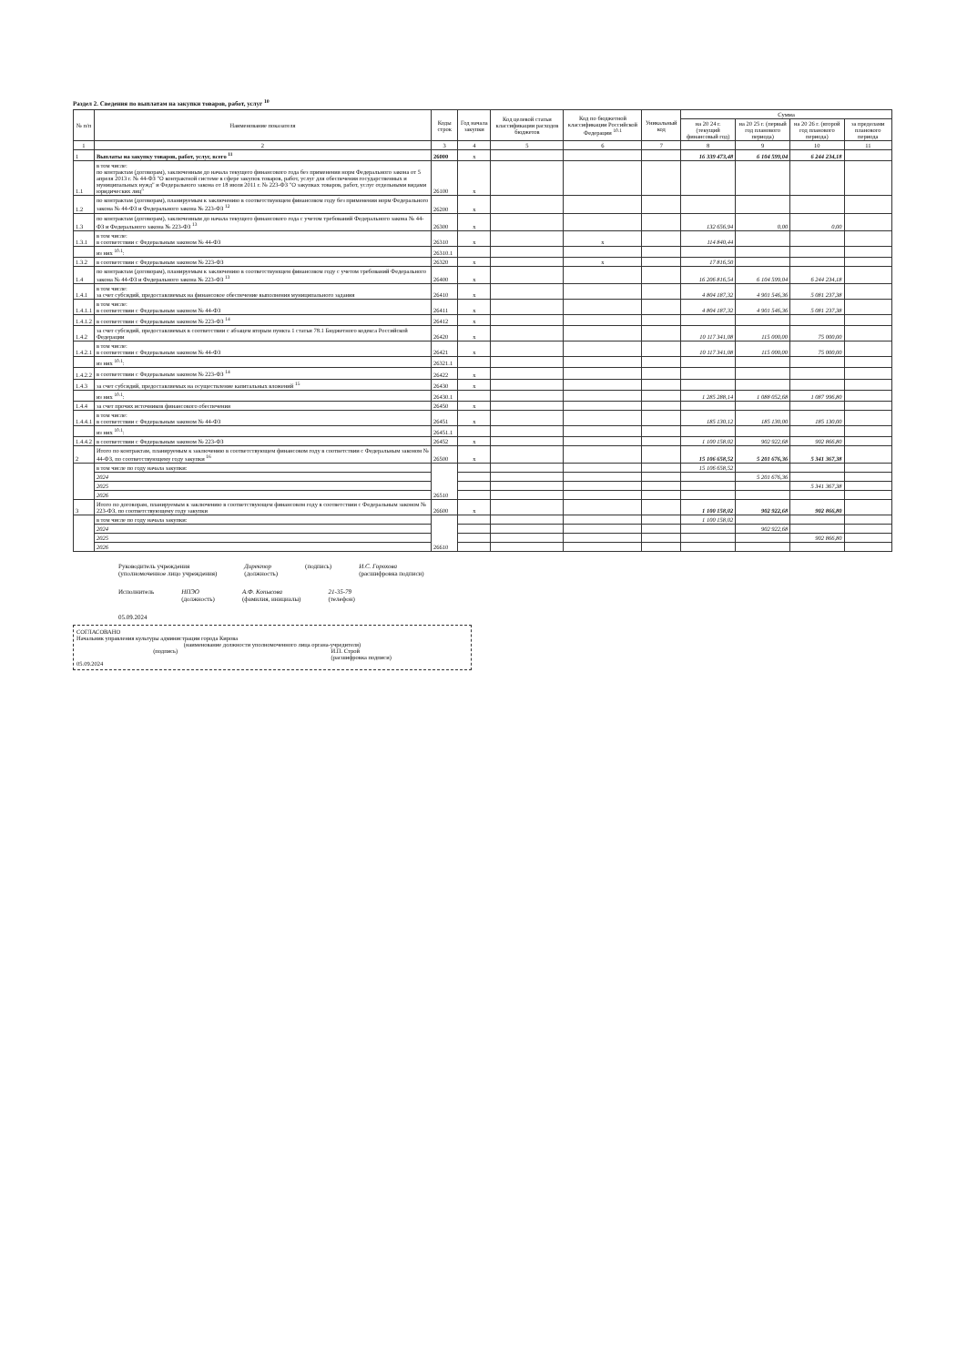Раздел 2. Сведения по выплатам на закупки товаров, работ, услуг <sup>10</sup>
| № п/п | Наименование показателя | Коды строк | Год начала закупки | Код целевой статьи классификации расходов бюджетов | Код по бюджетной классификации Российской Федерации <sup>10.1</sup> | Уникальный код | Сумма | | | |
| --- | --- | --- | --- | --- | --- | --- | --- | --- | --- | --- |
| | | | | | | | на 20 24 г. (текущий финансовый год) | на 20 25 г. (первый год планового периода) | на 20 26 г. (второй год планового периода) | за пределами планового периода |
| 1 | 2 | 3 | 4 | 5 | 6 | 7 | 8 | 9 | 10 | 11 |
| 1 | Выплаты на закупку товаров, работ, услуг, всего <sup>11</sup> | 26000 | x | | | | 16 339 473,48 | 6 104 599,04 | 6 244 234,18 | |
| 1.1 | в том числе: по контрактам (договорам), заключенным до начала текущего финансового года без применения норм Федерального закона от 5 апреля 2013 г. № 44-ФЗ "О контрактной системе в сфере закупок товаров, работ, услуг для обеспечения государственных и муниципальных нужд" и Федерального закона от 18 июля 2011 г. № 223-ФЗ "О закупках товаров, работ, услуг отдельными видами юридических лиц" | 26100 | x | | | | | | | |
| 1.2 | по контрактам (договорам), планируемым к заключению в соответствующем финансовом году без применения норм Федерального закона № 44-ФЗ и Федерального закона № 223-ФЗ <sup>12</sup> | 26200 | x | | | | | | | |
| 1.3 | по контрактам (договорам), заключенным до начала текущего финансового года с учетом требований Федерального закона № 44-ФЗ и Федерального закона № 223-ФЗ <sup>13</sup> | 26300 | x | | | | 132 656,94 | 0,00 | 0,00 | |
| 1.3.1 | в том числе: в соответствии с Федеральным законом № 44-ФЗ | 26310 | x | | x | | 114 840,44 | | | |
| | из них <sup>10.1</sup>: | 26310.1 | | | | | | | | |
| 1.3.2 | в соответствии с Федеральным законом № 223-ФЗ | 26320 | x | | x | | 17 816,50 | | | |
| 1.4 | по контрактам (договорам), планируемым к заключению в соответствующем финансовом году с учетом требований Федерального закона № 44-ФЗ и Федерального закона № 223-ФЗ <sup>13</sup> | 26400 | x | | | | 16 206 816,54 | 6 104 599,04 | 6 244 234,18 | |
| 1.4.1 | в том числе: за счет субсидий, предоставляемых на финансовое обеспечение выполнения муниципального задания | 26410 | x | | | | 4 804 187,32 | 4 901 546,36 | 5 081 237,38 | |
| 1.4.1.1 | в том числе: в соответствии с Федеральным законом № 44-ФЗ | 26411 | x | | | | 4 804 187,32 | 4 901 546,36 | 5 081 237,38 | |
| 1.4.1.2 | в соответствии с Федеральным законом № 223-ФЗ <sup>14</sup> | 26412 | x | | | | | | | |
| 1.4.2 | за счет субсидий, предоставляемых в соответствии с абзацем вторым пункта 1 статьи 78.1 Бюджетного кодекса Российской Федерации | 26420 | x | | | | 10 117 341,08 | 115 000,00 | 75 000,00 | |
| 1.4.2.1 | в том числе: в соответствии с Федеральным законом № 44-ФЗ | 26421 | x | | | | 10 117 341,08 | 115 000,00 | 75 000,00 | |
| | из них <sup>10.1</sup>: | 26321.1 | | | | | | | | |
| 1.4.2.2 | в соответствии с Федеральным законом № 223-ФЗ <sup>14</sup> | 26422 | x | | | | | | | |
| 1.4.3 | за счет субсидий, предоставляемых на осуществление капитальных вложений <sup>15</sup> | 26430 | x | | | | | | | |
| | из них <sup>10.1</sup>: | 26430.1 | | | | | 1 285 288,14 | 1 088 052,68 | 1 087 996,80 | |
| 1.4.4 | за счет прочих источников финансового обеспечения | 26450 | x | | | | | | | |
| 1.4.4.1 | в том числе: в соответствии с Федеральным законом № 44-ФЗ | 26451 | x | | | | 185 130,12 | 185 130,00 | 185 130,00 | |
| | из них <sup>10.1</sup>: | 26451.1 | | | | | | | | |
| 1.4.4.2 | в соответствии с Федеральным законом № 223-ФЗ | 26452 | x | | | | 1 100 158,02 | 902 922,68 | 902 866,80 | |
| 2 | Итого по контрактам, планируемым к заключению в соответствующем финансовом году в соответствии с Федеральным законом № 44-ФЗ, по соответствующему году закупки <sup>16</sup> | 26500 | x | | | | 15 106 658,52 | 5 201 676,36 | 5 341 367,38 | |
| | в том числе по году начала закупки: | 26510 | | | | | 15 106 658,52 | | | |
| | 2024 | | | | | | | 5 201 676,36 | | |
| | 2025 | | | | | | | | 5 341 367,38 | |
| | 2026 | | | | | | | | | |
| 3 | Итого по договорам, планируемым к заключению в соответствующем финансовом году в соответствии с Федеральным законом № 223-ФЗ, по соответствующему году закупки | 26600 | x | | | | 1 100 158,02 | 902 922,68 | 902 866,80 | |
| | в том числе по году начала закупки: | 26610 | | | | | 1 100 158,02 | | | |
| | 2024 | | | | | | | 902 922,68 | | |
| | 2025 | | | | | | | | 902 866,80 | |
| | 2026 | | | | | | | | | |
Руководитель учреждения
(уполномоченное лицо учреждения) Директор
(должность) (подпись) И.С. Горохова
(расшифровка подписи)
Исполнитель НПЭО
(должность) А.Ф. Копысова
(фамилия, инициалы) 21-35-79
(телефон)
05.09.2024
СОГЛАСОВАНО
Начальник управления культуры администрации города Кирова
(наименование должности уполномоченного лица органа-учредителя)
(подпись) И.П. Строй
(расшифровка подписи)
05.09.2024